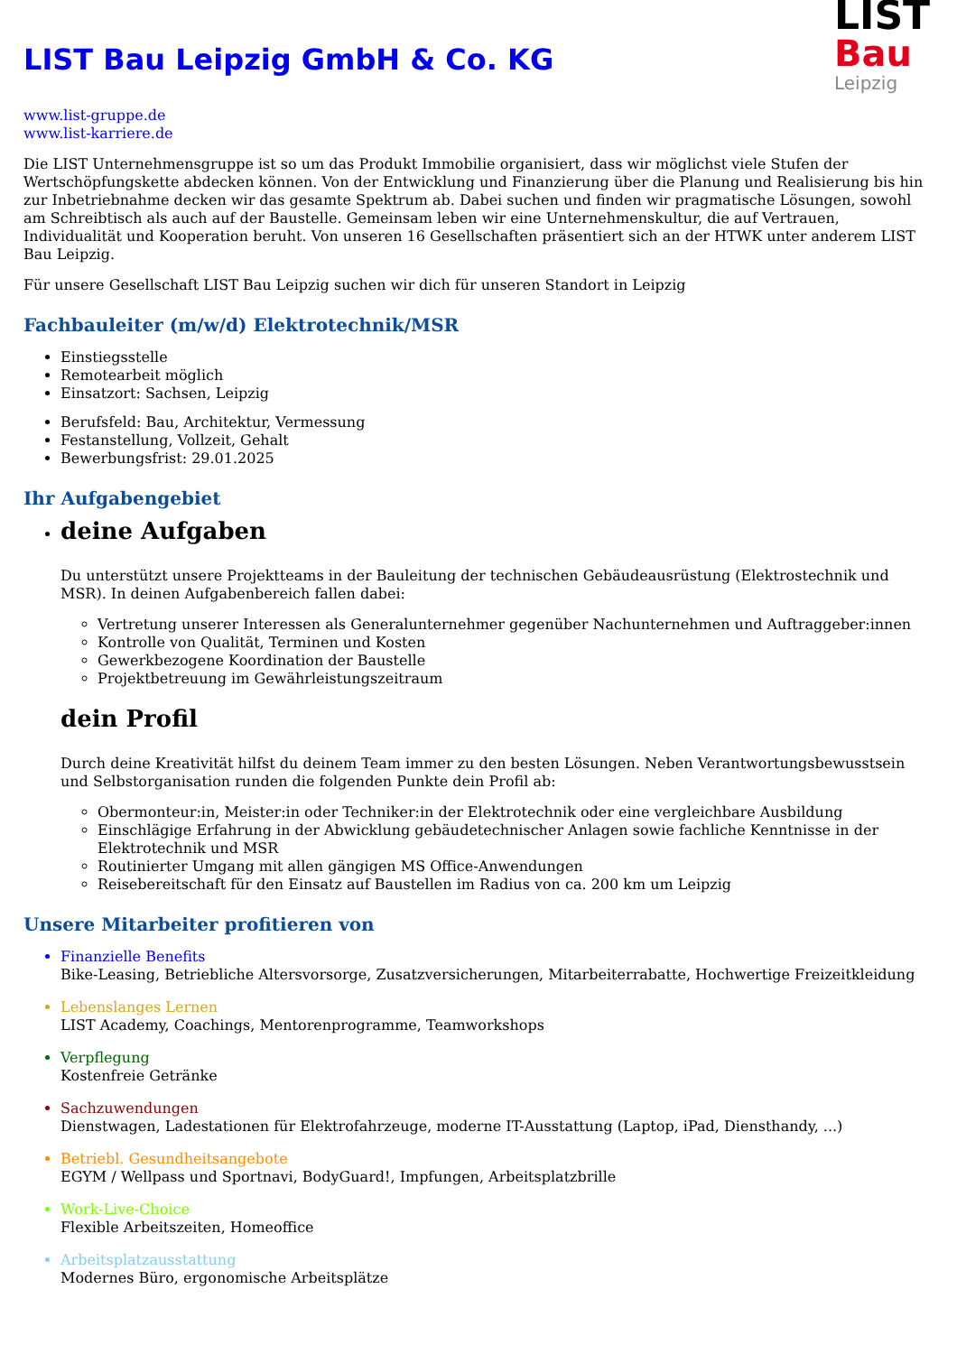LIST
Bau
Leipzig
LIST Bau Leipzig GmbH & Co. KG
www.list-gruppe.de
www.list-karriere.de
Die LIST Unternehmensgruppe ist so um das Produkt Immobilie organisiert, dass wir möglichst viele Stufen der Wertschöpfungskette abdecken können. Von der Entwicklung und Finanzierung über die Planung und Realisierung bis hin zur Inbetriebnahme decken wir das gesamte Spektrum ab. Dabei suchen und finden wir pragmatische Lösungen, sowohl am Schreibtisch als auch auf der Baustelle. Gemeinsam leben wir eine Unternehmenskultur, die auf Vertrauen, Individualität und Kooperation beruht. Von unseren 16 Gesellschaften präsentiert sich an der HTWK unter anderem LIST Bau Leipzig.
Für unsere Gesellschaft LIST Bau Leipzig suchen wir dich für unseren Standort in Leipzig
Fachbauleiter (m/w/d) Elektrotechnik/MSR
Einstiegsstelle
Remotearbeit möglich
Einsatzort: Sachsen, Leipzig
Berufsfeld: Bau, Architektur, Vermessung
Festanstellung, Vollzeit, Gehalt
Bewerbungsfrist: 29.01.2025
Ihr Aufgabengebiet
deine Aufgaben
Du unterstützt unsere Projektteams in der Bauleitung der technischen Gebäudeausrüstung (Elektrostechnik und MSR). In deinen Aufgabenbereich fallen dabei:
Vertretung unserer Interessen als Generalunternehmer gegenüber Nachunternehmen und Auftraggeber:innen
Kontrolle von Qualität, Terminen und Kosten
Gewerkbezogene Koordination der Baustelle
Projektbetreuung im Gewährleistungszeitraum
dein Profil
Durch deine Kreativität hilfst du deinem Team immer zu den besten Lösungen. Neben Verantwortungsbewusstsein und Selbstorganisation runden die folgenden Punkte dein Profil ab:
Obermonteur:in, Meister:in oder Techniker:in der Elektrotechnik oder eine vergleichbare Ausbildung
Einschlägige Erfahrung in der Abwicklung gebäudetechnischer Anlagen sowie fachliche Kenntnisse in der Elektrotechnik und MSR
Routinierter Umgang mit allen gängigen MS Office-Anwendungen
Reisebereitschaft für den Einsatz auf Baustellen im Radius von ca. 200 km um Leipzig
Unsere Mitarbeiter profitieren von
Finanzielle Benefits
Bike-Leasing, Betriebliche Altersvorsorge, Zusatzversicherungen, Mitarbeiterrabatte, Hochwertige Freizeitkleidung
Lebenslanges Lernen
LIST Academy, Coachings, Mentorenprogramme, Teamworkshops
Verpflegung
Kostenfreie Getränke
Sachzuwendungen
Dienstwagen, Ladestationen für Elektrofahrzeuge, moderne IT-Ausstattung (Laptop, iPad, Diensthandy, ...)
Betriebl. Gesundheitsangebote
EGYM / Wellpass und Sportnavi, BodyGuard!, Impfungen, Arbeitsplatzbrille
Work-Live-Choice
Flexible Arbeitszeiten, Homeoffice
Arbeitsplatzausstattung
Modernes Büro, ergonomische Arbeitsplätze